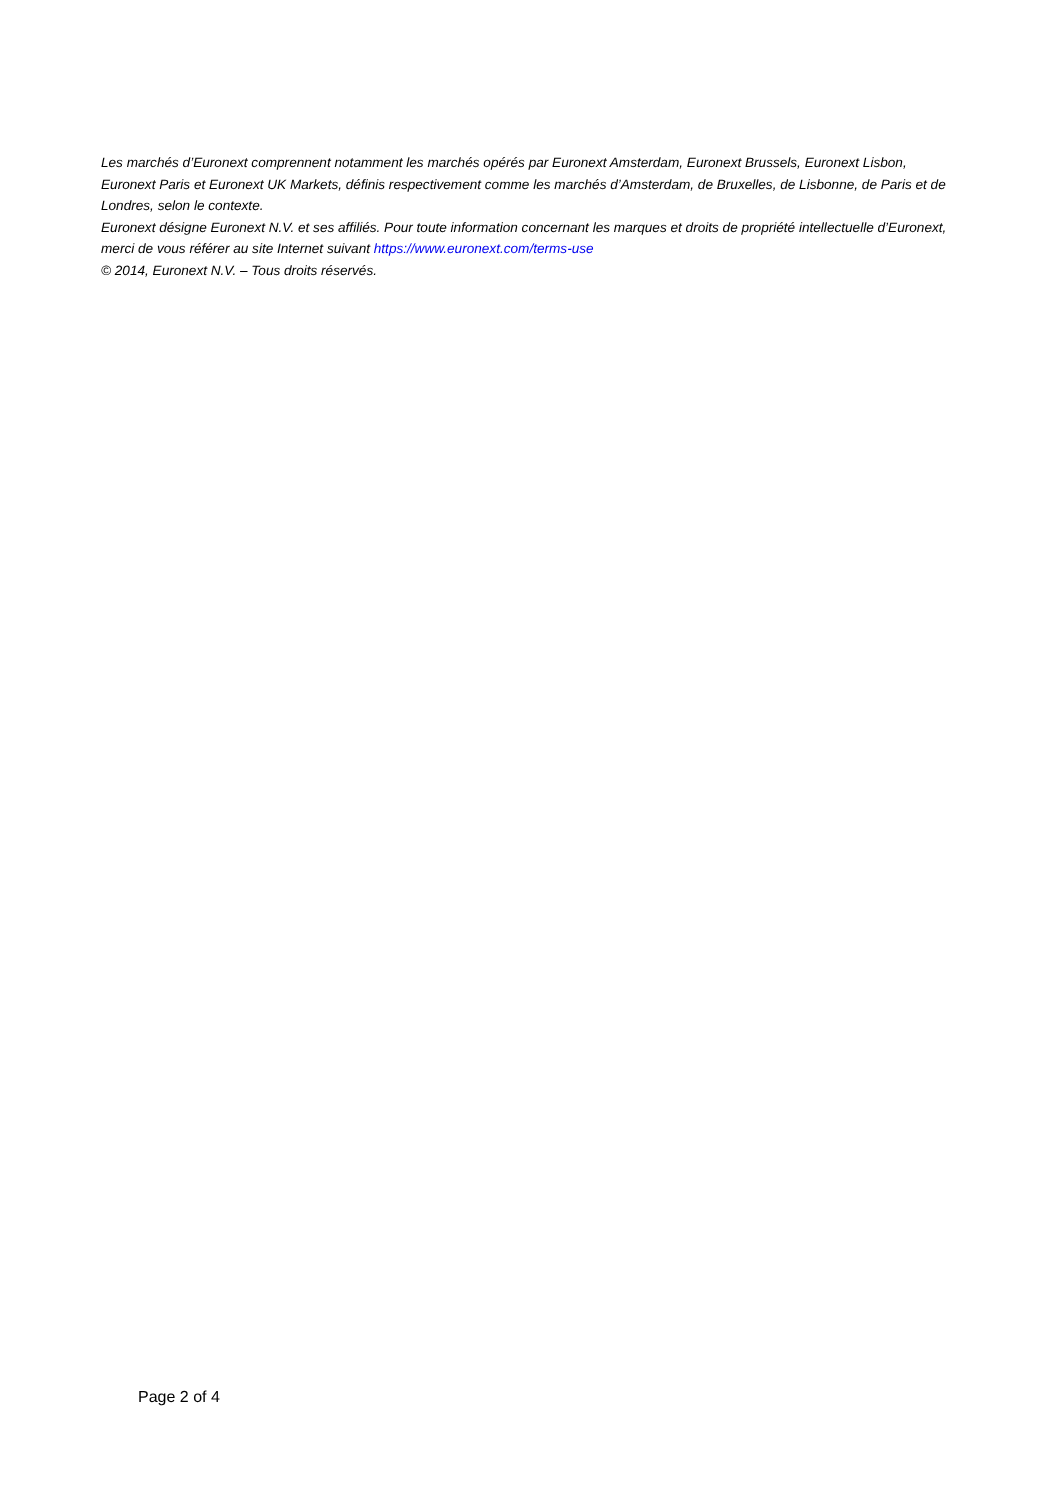Les marchés d’Euronext comprennent notamment les marchés opérés par Euronext Amsterdam, Euronext Brussels, Euronext Lisbon, Euronext Paris et Euronext UK Markets, définis respectivement comme les marchés d’Amsterdam, de Bruxelles, de Lisbonne, de Paris et de Londres, selon le contexte.
Euronext désigne Euronext N.V. et ses affiliés. Pour toute information concernant les marques et droits de propriété intellectuelle d’Euronext, merci de vous référer au site Internet suivant https://www.euronext.com/terms-use
© 2014, Euronext N.V. – Tous droits réservés.
Page 2 of 4